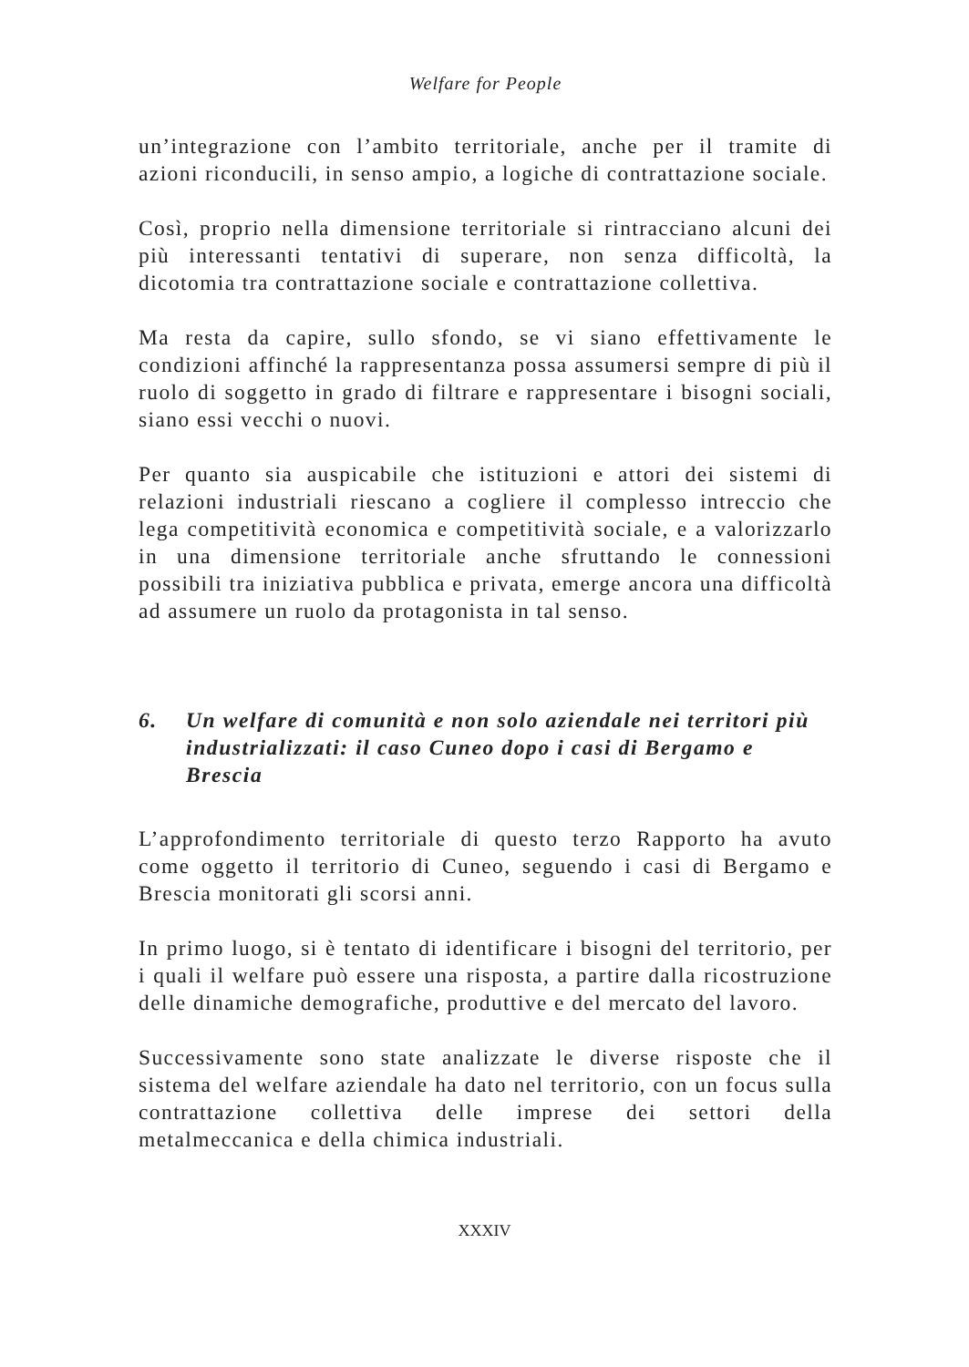Welfare for People
un’integrazione con l’ambito territoriale, anche per il tramite di azioni riconducili, in senso ampio, a logiche di contrattazione sociale.
Così, proprio nella dimensione territoriale si rintracciano alcuni dei più interessanti tentativi di superare, non senza difficoltà, la dicotomia tra contrattazione sociale e contrattazione collettiva.
Ma resta da capire, sullo sfondo, se vi siano effettivamente le condizioni affinché la rappresentanza possa assumersi sempre di più il ruolo di soggetto in grado di filtrare e rappresentare i bisogni sociali, siano essi vecchi o nuovi.
Per quanto sia auspicabile che istituzioni e attori dei sistemi di relazioni industriali riescano a cogliere il complesso intreccio che lega competitività economica e competitività sociale, e a valorizzarlo in una dimensione territoriale anche sfruttando le connessioni possibili tra iniziativa pubblica e privata, emerge ancora una difficoltà ad assumere un ruolo da protagonista in tal senso.
6. Un welfare di comunità e non solo aziendale nei territori più industrializzati: il caso Cuneo dopo i casi di Bergamo e Brescia
L’approfondimento territoriale di questo terzo Rapporto ha avuto come oggetto il territorio di Cuneo, seguendo i casi di Bergamo e Brescia monitorati gli scorsi anni.
In primo luogo, si è tentato di identificare i bisogni del territorio, per i quali il welfare può essere una risposta, a partire dalla ricostruzione delle dinamiche demografiche, produttive e del mercato del lavoro.
Successivamente sono state analizzate le diverse risposte che il sistema del welfare aziendale ha dato nel territorio, con un focus sulla contrattazione collettiva delle imprese dei settori della metalmeccanica e della chimica industriali.
XXXIV